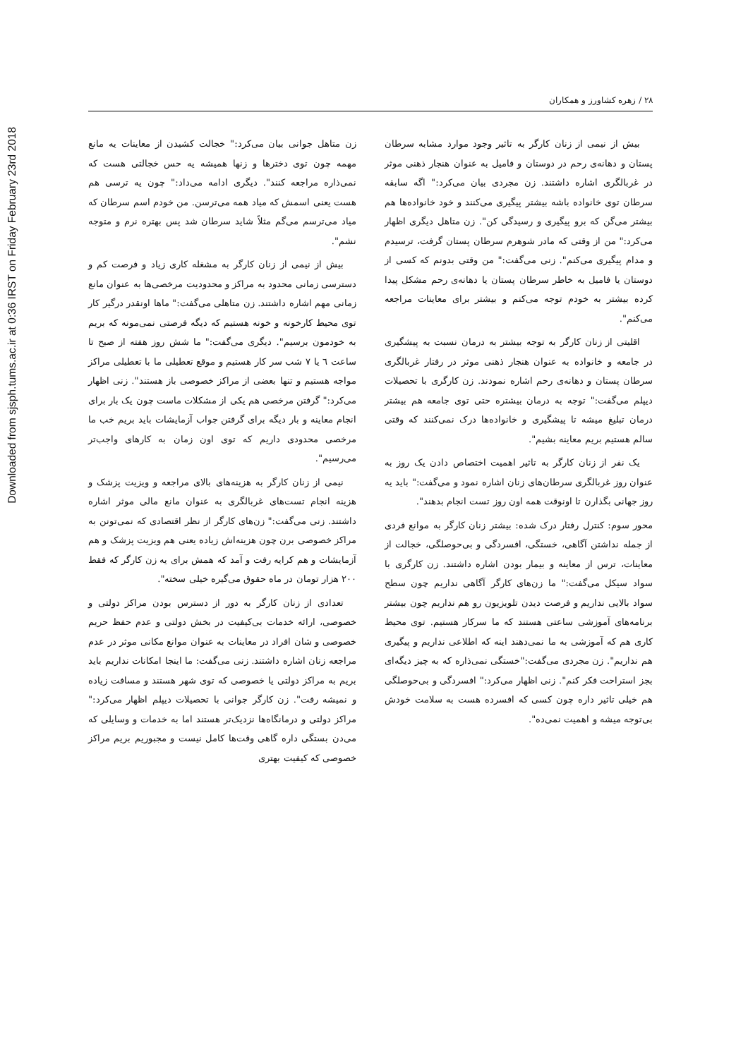Downloaded from sjsph.tums.ac.ir at 0:36 IRST on Friday February 23rd 2018
۲۸ / زهره کشاورز و همکاران
بیش از نیمی از زنان کارگر به تاثیر وجود موارد مشابه سرطان پستان و دهانه‌ی رحم در دوستان و فامیل به عنوان هنجار ذهنی موثر در غربالگری اشاره داشتند. زن مجردی بیان می‌کرد:" اگه سابقه سرطان توی خانواده باشه بیشتر پیگیری می‌کنند و خود خانواده‌ها هم بیشتر می‌گن که برو پیگیری و رسیدگی کن". زن متاهل دیگری اظهار می‌کرد:" من از وقتی که مادر شوهرم سرطان پستان گرفت، ترسیدم و مدام پیگیری می‌کنم". زنی می‌گفت:" من وقتی بدونم که کسی از دوستان یا فامیل به خاطر سرطان پستان یا دهانه‌ی رحم مشکل پیدا کرده بیشتر به خودم توجه می‌کنم و بیشتر برای معاینات مراجعه می‌کنم".
اقلیتی از زنان کارگر به توجه بیشتر به درمان نسبت به پیشگیری در جامعه و خانواده به عنوان هنجار ذهنی موثر در رفتار غربالگری سرطان پستان و دهانه‌ی رحم اشاره نمودند. زن کارگری با تحصیلات دیپلم می‌گفت:" توجه به درمان بیشتره حتی توی جامعه هم بیشتر درمان تبلیغ میشه تا پیشگیری و خانواده‌ها درک نمی‌کنند که وقتی سالم هستیم بریم معاینه بشیم".
یک نفر از زنان کارگر به تاثیر اهمیت اختصاص دادن یک روز به عنوان روز غربالگری سرطان‌های زنان اشاره نمود و می‌گفت:" باید یه روز جهانی بگذارن تا اونوقت همه اون روز تست انجام بدهند".
محور سوم: کنترل رفتار درک شده: بیشتر زنان کارگر به موانع فردی از جمله نداشتن آگاهی، خستگی، افسردگی و بی‌حوصلگی، خجالت از معاینات، ترس از معاینه و بیمار بودن اشاره داشتند. زن کارگری با سواد سیکل می‌گفت:" ما زن‌های کارگر آگاهی نداریم چون سطح سواد بالایی نداریم و فرصت دیدن تلویزیون رو هم نداریم چون بیشتر برنامه‌های آموزشی ساعتی هستند که ما سرکار هستیم. توی محیط کاری هم که آموزشی به ما نمی‌دهند اینه که اطلاعی نداریم و پیگیری هم نداریم". زن مجردی می‌گفت:"خستگی نمی‌ذاره که به چیز دیگه‌ای بجز استراحت فکر کنم". زنی اظهار می‌کرد:" افسردگی و بی‌حوصلگی هم خیلی تاثیر داره چون کسی که افسرده هست به سلامت خودش بی‌توجه میشه و اهمیت نمی‌ده".
زن متاهل جوانی بیان می‌کرد:" خجالت کشیدن از معاینات یه مانع مهمه چون توی دخترها و زنها همیشه یه حس خجالتی هست که نمی‌ذاره مراجعه کنند". دیگری ادامه می‌داد:" چون یه ترسی هم هست یعنی اسمش که میاد همه می‌ترسن. من خودم اسم سرطان که میاد می‌ترسم می‌گم مثلاً شاید سرطان شد پس بهتره نرم و متوجه نشم".
بیش از نیمی از زنان کارگر به مشغله کاری زیاد و فرصت کم و دسترسی زمانی محدود به مراکز و محدودیت مرخصی‌ها به عنوان مانع زمانی مهم اشاره داشتند. زن متاهلی می‌گفت:" ماها اونقدر درگیر کار توی محیط کارخونه و خونه هستیم که دیگه فرصتی نمی‌مونه که بریم به خودمون برسیم". دیگری می‌گفت:" ما شش روز هفته از صبح تا ساعت ٦ یا ٧ شب سر کار هستیم و موقع تعطیلی ما با تعطیلی مراکز مواجه هستیم و تنها بعضی از مراکز خصوصی باز هستند". زنی اظهار می‌کرد:" گرفتن مرخصی هم یکی از مشکلات ماست چون یک بار برای انجام معاینه و بار دیگه برای گرفتن جواب آزمایشات باید بریم خب ما مرخصی محدودی داریم که توی اون زمان به کارهای واجب‌تر می‌رسیم".
نیمی از زنان کارگر به هزینه‌های بالای مراجعه و ویزیت پزشک و هزینه انجام تست‌های غربالگری به عنوان مانع مالی موثر اشاره داشتند. زنی می‌گفت:" زن‌های کارگر از نظر اقتصادی که نمی‌تونن به مراکز خصوصی برن چون هزینه‌اش زیاده یعنی هم ویزیت پزشک و هم آزمایشات و هم کرایه رفت و آمد که همش برای یه زن کارگر که فقط ۲۰۰ هزار تومان در ماه حقوق می‌گیره خیلی سخته".
تعدادی از زنان کارگر به دور از دسترس بودن مراکز دولتی و خصوصی، ارائه خدمات بی‌کیفیت در بخش دولتی و عدم حفظ حریم خصوصی و شان افراد در معاینات به عنوان موانع مکانی موثر در عدم مراجعه زنان اشاره داشتند. زنی می‌گفت: ما اینجا امکانات نداریم باید بریم به مراکز دولتی یا خصوصی که توی شهر هستند و مسافت زیاده و نمیشه رفت". زن کارگر جوانی با تحصیلات دیپلم اظهار می‌کرد:" مراکز دولتی و درمانگاه‌ها نزدیک‌تر هستند اما به خدمات و وسایلی که می‌دن بستگی داره گاهی وقت‌ها کامل نیست و مجبوریم بریم مراکز خصوصی که کیفیت بهتری